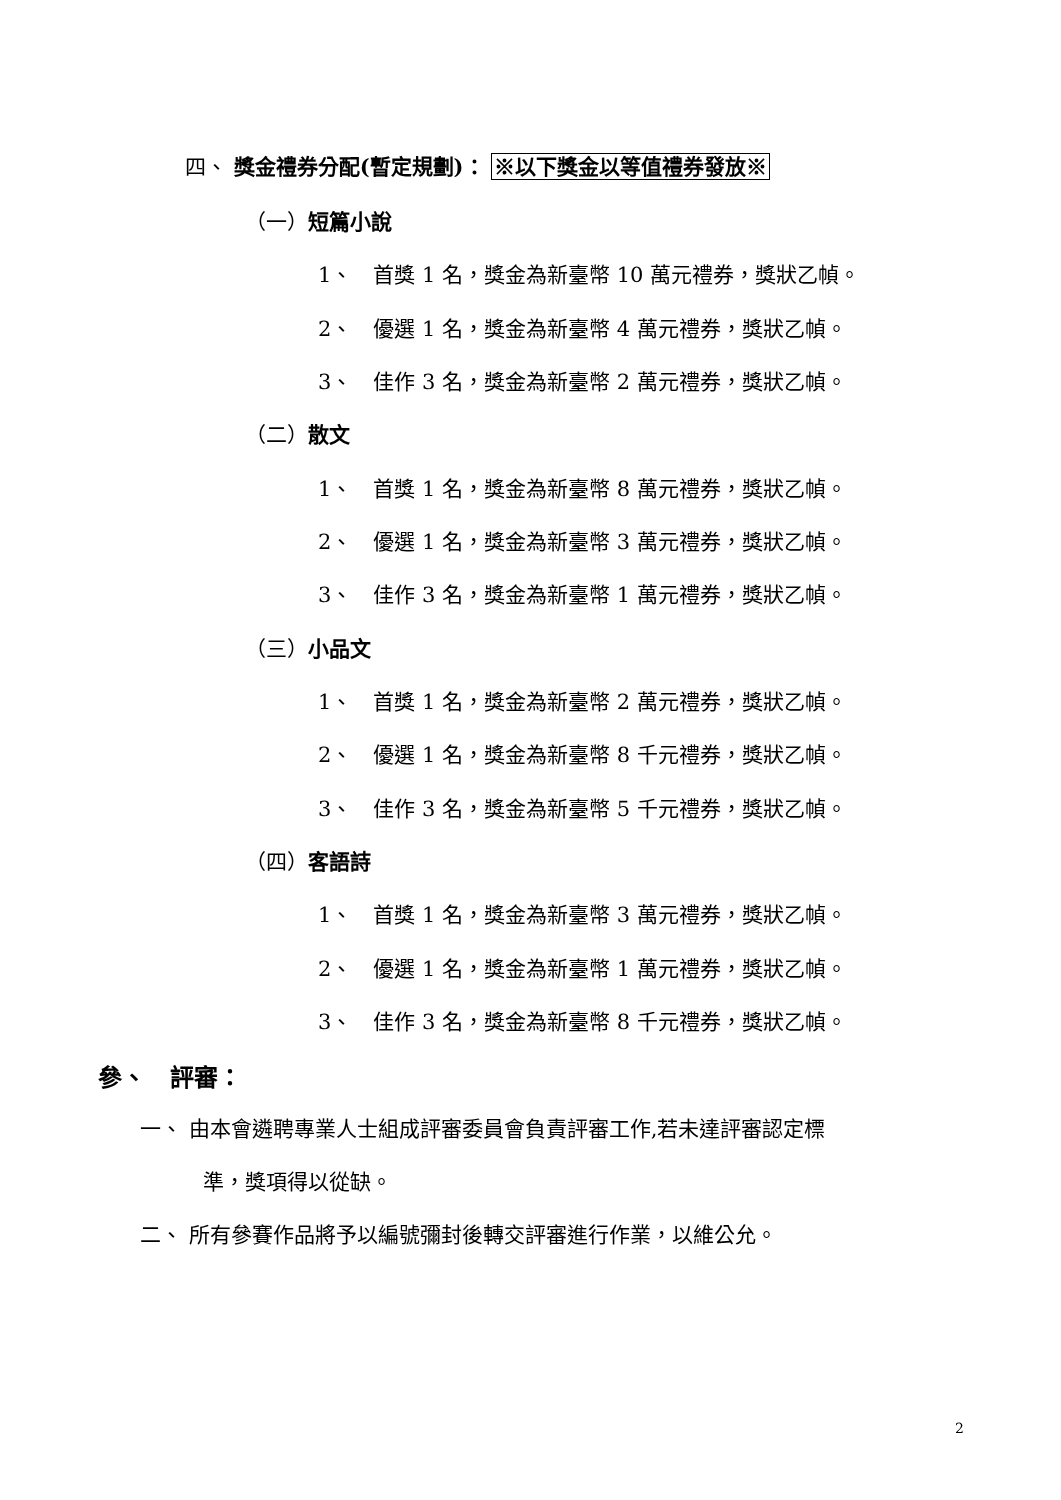四、 獎金禮券分配(暫定規劃)： ※以下獎金以等值禮券發放※
（一）短篇小說
1、　首獎 1 名，獎金為新臺幣 10 萬元禮券，獎狀乙幀。
2、　優選 1 名，獎金為新臺幣 4 萬元禮券，獎狀乙幀。
3、　佳作 3 名，獎金為新臺幣 2 萬元禮券，獎狀乙幀。
（二）散文
1、　首獎 1 名，獎金為新臺幣 8 萬元禮券，獎狀乙幀。
2、　優選 1 名，獎金為新臺幣 3 萬元禮券，獎狀乙幀。
3、　佳作 3 名，獎金為新臺幣 1 萬元禮券，獎狀乙幀。
（三）小品文
1、　首獎 1 名，獎金為新臺幣 2 萬元禮券，獎狀乙幀。
2、　優選 1 名，獎金為新臺幣 8 千元禮券，獎狀乙幀。
3、　佳作 3 名，獎金為新臺幣 5 千元禮券，獎狀乙幀。
（四）客語詩
1、　首獎 1 名，獎金為新臺幣 3 萬元禮券，獎狀乙幀。
2、　優選 1 名，獎金為新臺幣 1 萬元禮券，獎狀乙幀。
3、　佳作 3 名，獎金為新臺幣 8 千元禮券，獎狀乙幀。
參、　評審：
一、 由本會遴聘專業人士組成評審委員會負責評審工作,若未達評審認定標
準，獎項得以從缺。
二、 所有參賽作品將予以編號彌封後轉交評審進行作業，以維公允。
2